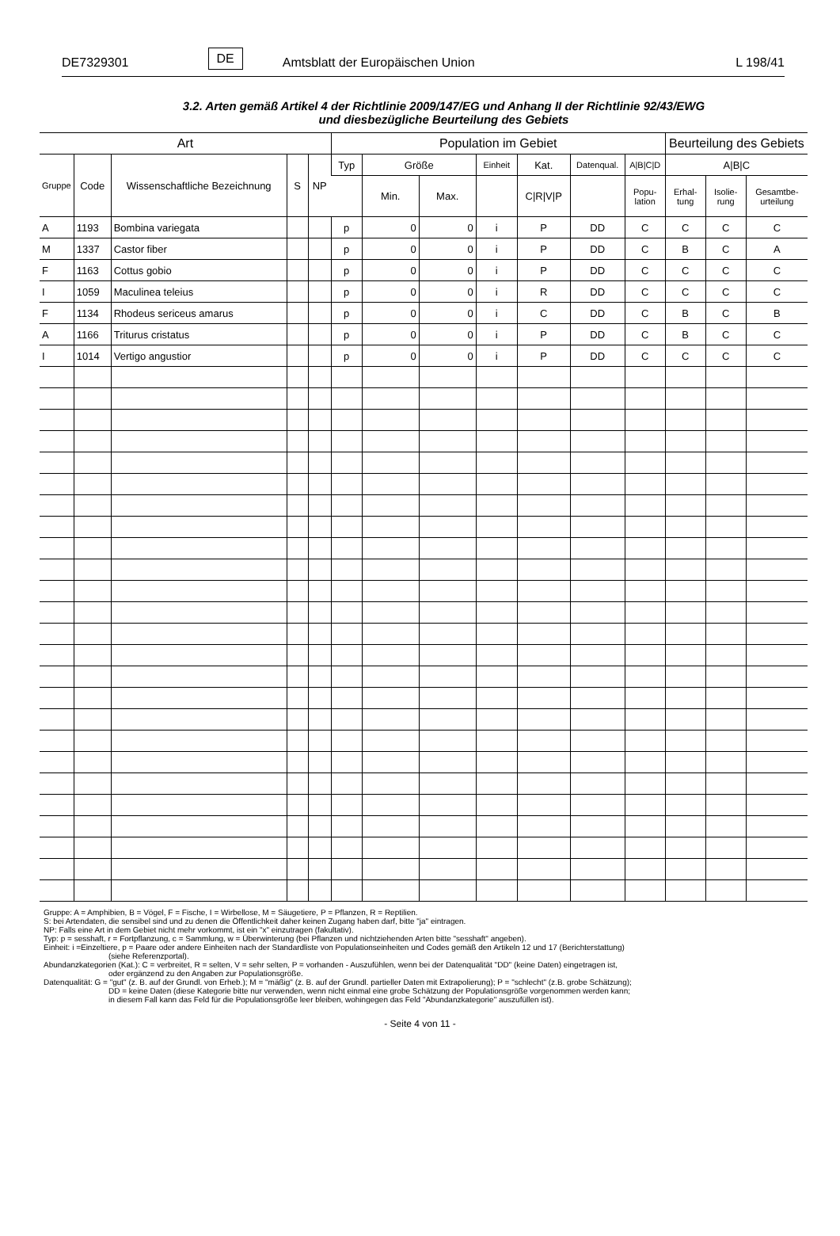DE7329301 DE Amtsblatt der Europäischen Union L 198/41
3.2. Arten gemäß Artikel 4 der Richtlinie 2009/147/EG und Anhang II der Richtlinie 92/43/EWG
und diesbezügliche Beurteilung des Gebiets
| Art | | | | | Population im Gebiet | | | | | | | Beurteilung des Gebiets | | |
| --- | --- | --- | --- | --- | --- | --- | --- | --- | --- | --- | --- | --- | --- | --- |
| Gruppe | Code | Wissenschaftliche Bezeichnung | S | NP | Typ | Größe | | Einheit | Kat. | Datenqual. | A/B/C/D | A/B/C | | |
| | | | | | | Min. | Max. | | C/R/V/P | | Popu- lation | Erhal- tung | Isolie- rung | Gesamtbe- urteilung |
| A | 1193 | Bombina variegata | | | p | 0 | 0 | i | P | DD | C | C | C | C |
| M | 1337 | Castor fiber | | | p | 0 | 0 | i | P | DD | C | B | C | A |
| F | 1163 | Cottus gobio | | | p | 0 | 0 | i | P | DD | C | C | C | C |
| I | 1059 | Maculinea teleius | | | p | 0 | 0 | i | R | DD | C | C | C | C |
| F | 1134 | Rhodeus sericeus amarus | | | p | 0 | 0 | i | C | DD | C | B | C | B |
| A | 1166 | Triturus cristatus | | | p | 0 | 0 | i | P | DD | C | B | C | C |
| I | 1014 | Vertigo angustior | | | p | 0 | 0 | i | P | DD | C | C | C | C |
Gruppe: A = Amphibien, B = Vögel, F = Fische, I = Wirbellose, M = Säugetiere, P = Pflanzen, R = Reptilien.
S: bei Artendaten, die sensibel sind und zu denen die Öffentlichkeit daher keinen Zugang haben darf, bitte "ja" eintragen.
NP: Falls eine Art in dem Gebiet nicht mehr vorkommt, ist ein "x" einzutragen (fakultativ).
Typ: p = sesshaft, r = Fortpflanzung, c = Sammlung, w = Überwinterung (bei Pflanzen und nichtziehenden Arten bitte "sesshaft" angeben).
Einheit: i =Einzeltiere, p = Paare oder andere Einheiten nach der Standardliste von Populationseinheiten und Codes gemäß den Artikeln 12 und 17 (Berichterstattung)
(siehe Referenzportal).
Abundanzkategorien (Kat.): C = verbreitet, R = selten, V = sehr selten, P = vorhanden - Auszufühlen, wenn bei der Datenqualität "DD" (keine Daten) eingetragen ist,
oder ergänzend zu den Angaben zur Populationsgröße.
Datenqualität: G = "gut" (z. B. auf der Grundl. von Erheb.); M = "mäßig" (z. B. auf der Grundl. partieller Daten mit Extrapolierung); P = "schlecht" (z.B. grobe Schätzung);
DD = keine Daten (diese Kategorie bitte nur verwenden, wenn nicht einmal eine grobe Schätzung der Populationsgröße vorgenommen werden kann;
in diesem Fall kann das Feld für die Populationsgröße leer bleiben, wohingegen das Feld "Abundanzkategorie" auszufüllen ist).
- Seite 4 von 11 -